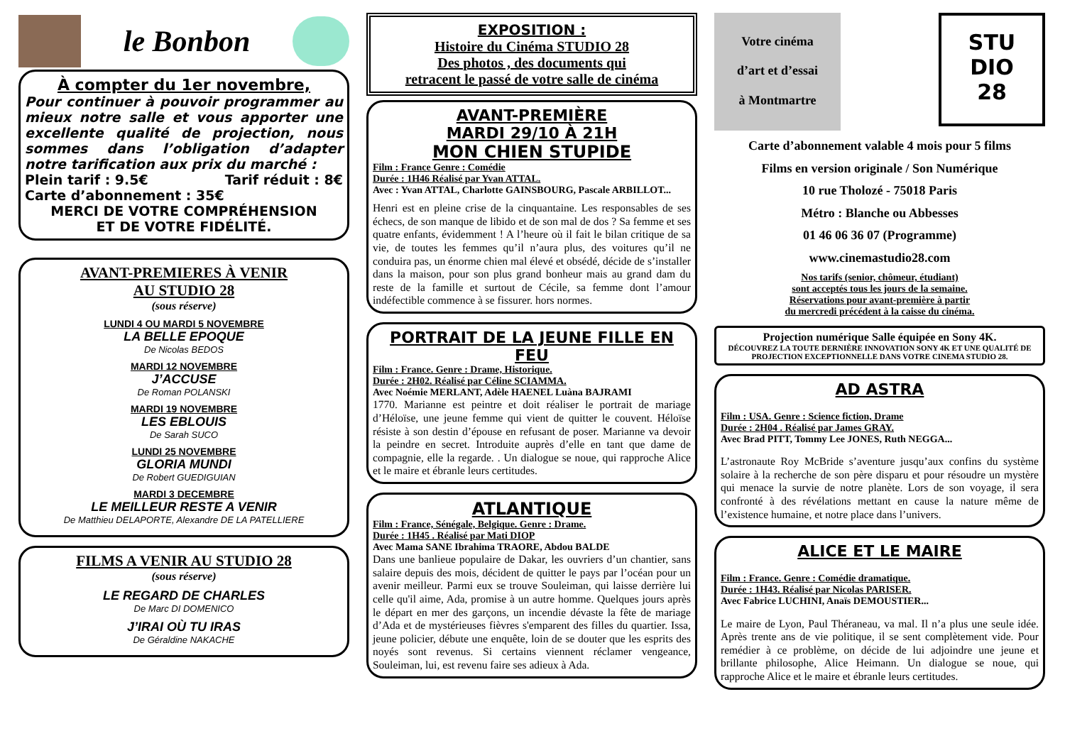le Bonbon
À compter du 1er novembre,
Pour continuer à pouvoir programmer au mieux notre salle et vous apporter une excellente qualité de projection, nous sommes dans l’obligation d’adapter notre tarification aux prix du marché :
Plein tarif : 9.5€ Tarif réduit : 8€
Carte d’abonnement : 35€
MERCI DE VOTRE COMPRÉHENSION
ET DE VOTRE FIDÉLITÉ.
AVANT-PREMIERES À VENIR
AU STUDIO 28
(sous réserve)
LUNDI 4 OU MARDI 5 NOVEMBRE
LA BELLE EPOQUE
De Nicolas BEDOS
MARDI 12 NOVEMBRE
J’ACCUSE
De Roman POLANSKI
MARDI 19 NOVEMBRE
LES EBLOUIS
De Sarah SUCO
LUNDI 25 NOVEMBRE
GLORIA MUNDI
De Robert GUEDIGUIAN
MARDI 3 DECEMBRE
LE MEILLEUR RESTE A VENIR
De Matthieu DELAPORTE, Alexandre DE LA PATELLIERE
FILMS A VENIR AU STUDIO 28
(sous réserve)
LE REGARD DE CHARLES
De Marc DI DOMENICO
J’IRAI OÙ TU IRAS
De Géraldine NAKACHE
EXPOSITION :
Histoire du Cinéma STUDIO 28
Des photos , des documents qui
retracent le passé de votre salle de cinéma
AVANT-PREMIÈRE
MARDI 29/10 À 21H
MON CHIEN STUPIDE
Film : France Genre : Comédie
Durée : 1H46 Réalisé par Yvan ATTAL.
Avec : Yvan ATTAL, Charlotte GAINSBOURG, Pascale ARBILLOT...
Henri est en pleine crise de la cinquantaine. Les responsables de ses échecs, de son manque de libido et de son mal de dos ? Sa femme et ses quatre enfants, évidemment ! A l’heure où il fait le bilan critique de sa vie, de toutes les femmes qu’il n’aura plus, des voitures qu’il ne conduira pas, un énorme chien mal élevé et obsédé, décide de s’installer dans la maison, pour son plus grand bonheur mais au grand dam du reste de la famille et surtout de Cécile, sa femme dont l’amour indéfectible commence à se fissurer. hors normes.
PORTRAIT DE LA JEUNE FILLE EN FEU
Film : France. Genre : Drame, Historique.
Durée : 2H02. Réalisé par Céline SCIAMMA.
Avec Noémie MERLANT, Adèle HAENEL Luàna BAJRAMI
1770. Marianne est peintre et doit réaliser le portrait de mariage d’Héloïse, une jeune femme qui vient de quitter le couvent. Héloïse résiste à son destin d’épouse en refusant de poser. Marianne va devoir la peindre en secret. Introduite auprès d’elle en tant que dame de compagnie, elle la regarde. . Un dialogue se noue, qui rapproche Alice et le maire et ébranle leurs certitudes.
ATLANTIQUE
Film : France, Sénégale, Belgique. Genre : Drame.
Durée : 1H45 . Réalisé par Mati DIOP
Avec Mama SANE Ibrahima TRAORE, Abdou BALDE
Dans une banlieue populaire de Dakar, les ouvriers d’un chantier, sans salaire depuis des mois, décident de quitter le pays par l’océan pour un avenir meilleur. Parmi eux se trouve Souleiman, qui laisse derrière lui celle qu'il aime, Ada, promise à un autre homme. Quelques jours après le départ en mer des garçons, un incendie dévaste la fête de mariage d’Ada et de mystérieuses fièvres s'emparent des filles du quartier. Issa, jeune policier, débute une enquête, loin de se douter que les esprits des noyés sont revenus. Si certains viennent réclamer vengeance, Souleiman, lui, est revenu faire ses adieux à Ada.
Votre cinéma
d’art et d’essai
à Montmartre
STU
DIO
28
Carte d’abonnement valable 4 mois pour 5 films
Films en version originale / Son Numérique
10 rue Tholozé - 75018 Paris
Métro : Blanche ou Abbesses
01 46 06 36 07 (Programme)
www.cinemastudio28.com
Nos tarifs (senior, chômeur, étudiant)
sont acceptés tous les jours de la semaine.
Réservations pour avant-première à partir
du mercredi précédent à la caisse du cinéma.
Projection numérique Salle équipée en Sony 4K.
DÉCOUVREZ LA TOUTE DERNIÈRE INNOVATION SONY 4K ET UNE QUALITÉ DE PROJECTION EXCEPTIONNELLE DANS VOTRE CINEMA STUDIO 28.
AD ASTRA
Film : USA. Genre : Science fiction, Drame
Durée : 2H04 . Réalisé par James GRAY.
Avec Brad PITT, Tommy Lee JONES, Ruth NEGGA...
L’astronaute Roy McBride s’aventure jusqu’aux confins du système solaire à la recherche de son père disparu et pour résoudre un mystère qui menace la survie de notre planète. Lors de son voyage, il sera confronté à des révélations mettant en cause la nature même de l’existence humaine, et notre place dans l’univers.
ALICE ET LE MAIRE
Film : France. Genre : Comédie dramatique.
Durée : 1H43. Réalisé par Nicolas PARISER.
Avec Fabrice LUCHINI, Anaïs DEMOUSTIER...
Le maire de Lyon, Paul Théraneau, va mal. Il n’a plus une seule idée. Après trente ans de vie politique, il se sent complètement vide. Pour remédier à ce problème, on décide de lui adjoindre une jeune et brillante philosophe, Alice Heimann. Un dialogue se noue, qui rapproche Alice et le maire et ébranle leurs certitudes.